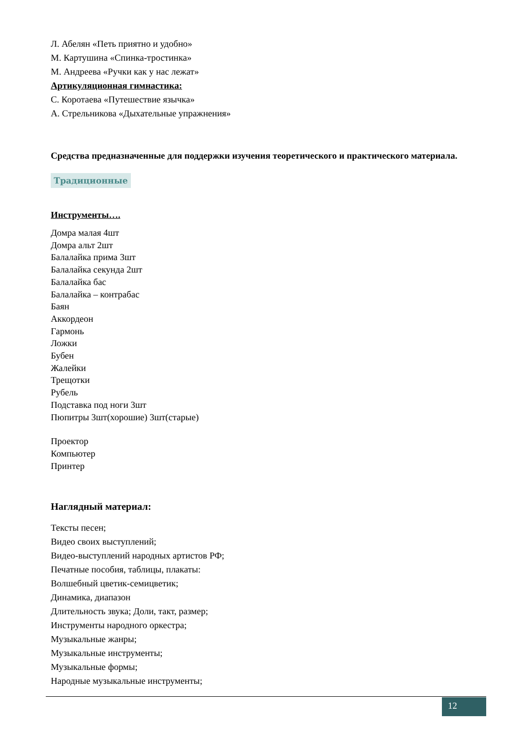Л. Абелян «Петь приятно и удобно»
М. Картушина «Спинка-тростинка»
М. Андреева «Ручки как у нас лежат»
Артикуляционная гимнастика:
С. Коротаева «Путешествие язычка»
А. Стрельникова «Дыхательные упражнения»
Средства предназначенные для поддержки изучения теоретического и практического материала.
Традиционные
Инструменты….
Домра малая 4шт
Домра альт 2шт
Балалайка прима 3шт
Балалайка секунда 2шт
Балалайка бас
Балалайка – контрабас
Баян
Аккордеон
Гармонь
Ложки
Бубен
Жалейки
Трещотки
Рубель
Подставка под ноги 3шт
Пюпитры 3шт(хорошие) 3шт(старые)
Проектор
Компьютер
Принтер
Наглядный материал:
Тексты песен;
Видео своих выступлений;
Видео-выступлений народных артистов РФ;
Печатные пособия, таблицы, плакаты:
Волшебный цветик-семицветик;
Динамика, диапазон
Длительность звука; Доли, такт, размер;
Инструменты народного оркестра;
Музыкальные жанры;
Музыкальные инструменты;
Музыкальные формы;
Народные музыкальные инструменты;
12